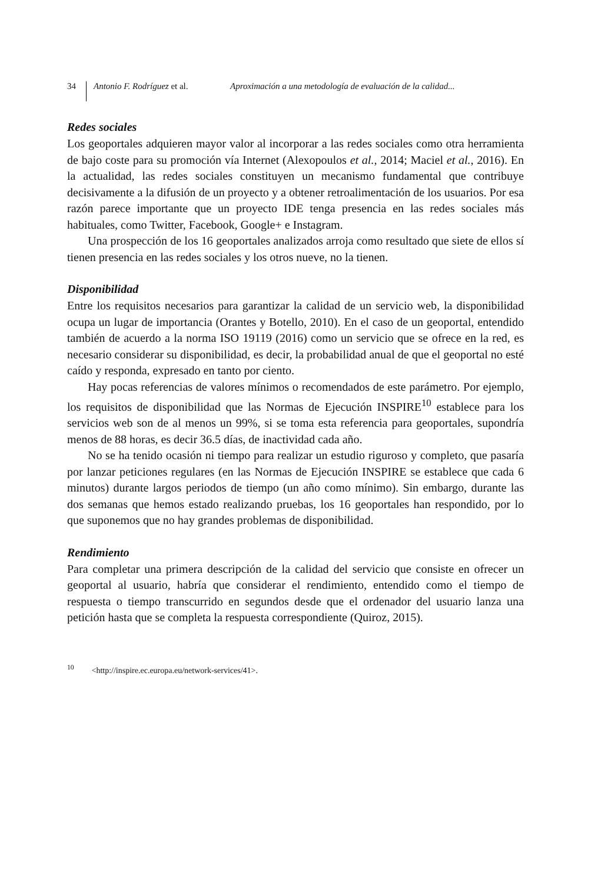34 Antonio F. Rodríguez et al. Aproximación a una metodología de evaluación de la calidad...
Redes sociales
Los geoportales adquieren mayor valor al incorporar a las redes sociales como otra herramienta de bajo coste para su promoción vía Internet (Alexopoulos et al., 2014; Maciel et al., 2016). En la actualidad, las redes sociales constituyen un mecanismo fundamental que contribuye decisivamente a la difusión de un proyecto y a obtener retroalimentación de los usuarios. Por esa razón parece importante que un proyecto IDE tenga presencia en las redes sociales más habituales, como Twitter, Facebook, Google+ e Instagram.
Una prospección de los 16 geoportales analizados arroja como resultado que siete de ellos sí tienen presencia en las redes sociales y los otros nueve, no la tienen.
Disponibilidad
Entre los requisitos necesarios para garantizar la calidad de un servicio web, la disponibilidad ocupa un lugar de importancia (Orantes y Botello, 2010). En el caso de un geoportal, entendido también de acuerdo a la norma ISO 19119 (2016) como un servicio que se ofrece en la red, es necesario considerar su disponibilidad, es decir, la probabilidad anual de que el geoportal no esté caído y responda, expresado en tanto por ciento.
Hay pocas referencias de valores mínimos o recomendados de este parámetro. Por ejemplo, los requisitos de disponibilidad que las Normas de Ejecución INSPIRE<sup>10</sup> establece para los servicios web son de al menos un 99%, si se toma esta referencia para geoportales, supondría menos de 88 horas, es decir 36.5 días, de inactividad cada año.
No se ha tenido ocasión ni tiempo para realizar un estudio riguroso y completo, que pasaría por lanzar peticiones regulares (en las Normas de Ejecución INSPIRE se establece que cada 6 minutos) durante largos periodos de tiempo (un año como mínimo). Sin embargo, durante las dos semanas que hemos estado realizando pruebas, los 16 geoportales han respondido, por lo que suponemos que no hay grandes problemas de disponibilidad.
Rendimiento
Para completar una primera descripción de la calidad del servicio que consiste en ofrecer un geoportal al usuario, habría que considerar el rendimiento, entendido como el tiempo de respuesta o tiempo transcurrido en segundos desde que el ordenador del usuario lanza una petición hasta que se completa la respuesta correspondiente (Quiroz, 2015).
<sup>10</sup> <http://inspire.ec.europa.eu/network-services/41>.